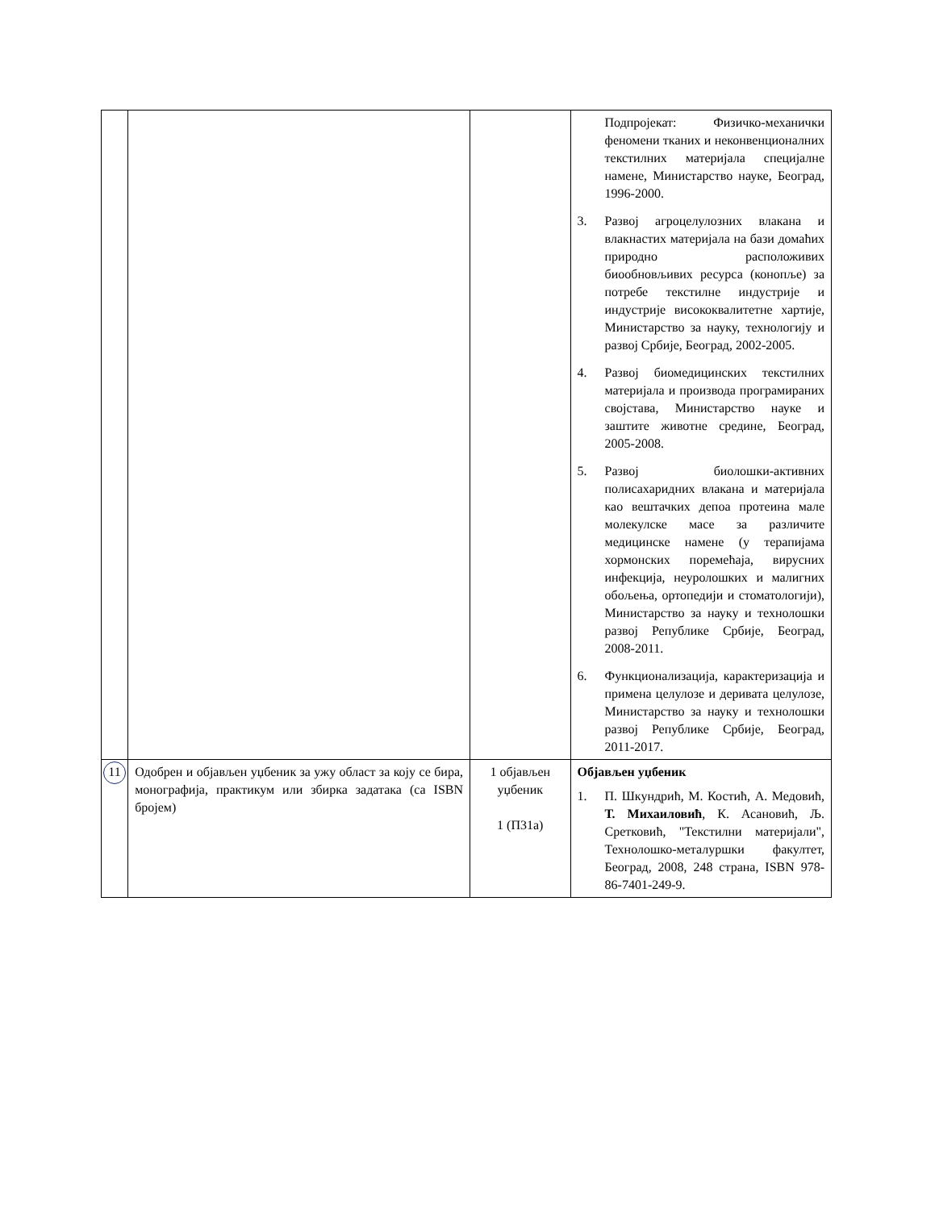| | | | Подпројекат: Физичко-механички феномени тканих и неконвенционалних текстилних материјала специјалне намене, Министарство науке, Београд, 1996-2000. 3. Развој агроцелулозних влакана и влакнастих материјала на бази домаћих природно расположивих биообновљивих ресурса (конопље) за потребе текстилне индустрије и индустрије висококвалитетне хартије, Министарство за науку, технологију и развој Србије, Београд, 2002-2005. 4. Развој биомедицинских текстилних материјала и производа програмираних својстава, Министарство науке и заштите животне средине, Београд, 2005-2008. 5. Развој биолошки-активних полисахаридних влакана и материјала као вештачких депоа протеина мале молекулске масе за различите медицинске намене (у терапијама хормонских поремећаја, вирусних инфекција, неуролошких и малигних обољења, ортопедији и стоматологији), Министарство за науку и технолошки развој Републике Србије, Београд, 2008-2011. 6. Функционализација, карактеризација и примена целулозе и деривата целулозе, Министарство за науку и технолошки развој Републике Србије, Београд, 2011-2017. |
| 11 | Одобрен и објављен уџбеник за ужу област за коју се бира, монографија, практикум или збирка задатака (са ISBN бројем) | 1 објављен уџбеник 1 (П31а) | Објављен уџбеник 1. П. Шкундрић, М. Костић, А. Медовић, Т. Михаиловић , К. Асановић, Љ. Сретковић, "Текстилни материјали", Технолошко-металуршки факултет, Београд, 2008, 248 страна, ISBN 978-86-7401-249-9. |